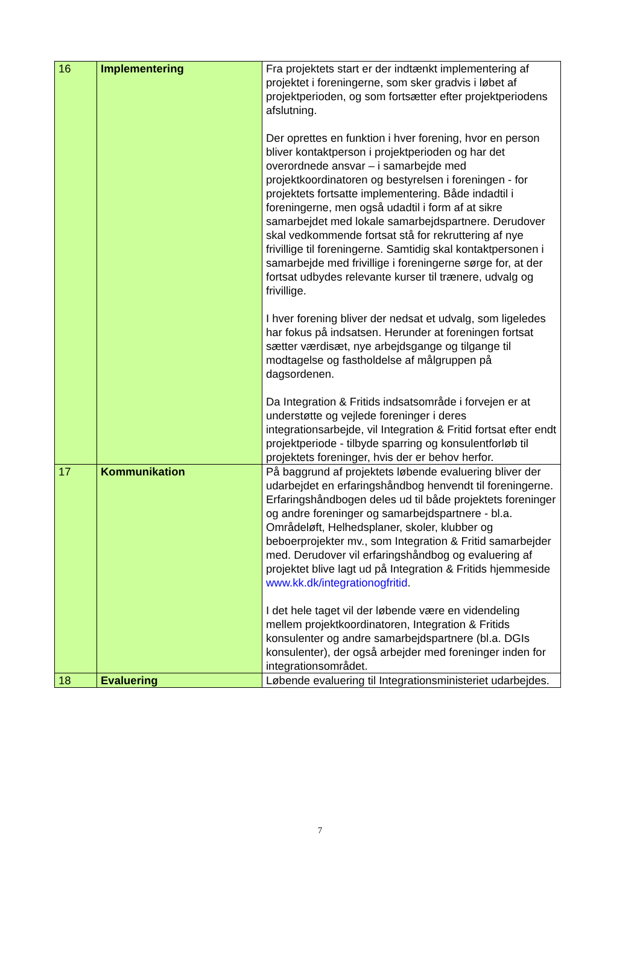| 16 | Implementering | Fra projektets start er der indtænkt implementering af projektet i foreningerne, som sker gradvis i løbet af projektperioden, og som fortsætter efter projektperiodens afslutning. Der oprettes en funktion i hver forening, hvor en person bliver kontaktperson i projektperioden og har det overordnede ansvar – i samarbejde med projektkoordinatoren og bestyrelsen i foreningen - for projektets fortsatte implementering. Både indadtil i foreningerne, men også udadtil i form af at sikre samarbejdet med lokale samarbejdspartnere. Derudover skal vedkommende fortsat stå for rekruttering af nye frivillige til foreningerne. Samtidig skal kontaktpersonen i samarbejde med frivillige i foreningerne sørge for, at der fortsat udbydes relevante kurser til trænere, udvalg og frivillige. I hver forening bliver der nedsat et udvalg, som ligeledes har fokus på indsatsen. Herunder at foreningen fortsat sætter værdisæt, nye arbejdsgange og tilgange til modtagelse og fastholdelse af målgruppen på dagsordenen. Da Integration & Fritids indsatsområde i forvejen er at understøtte og vejlede foreninger i deres integrationsarbejde, vil Integration & Fritid fortsat efter endt projektperiode - tilbyde sparring og konsulentforløb til projektets foreninger, hvis der er behov herfor. |
| 17 | Kommunikation | På baggrund af projektets løbende evaluering bliver der udarbejdet en erfaringshåndbog henvendt til foreningerne. Erfaringshåndbogen deles ud til både projektets foreninger og andre foreninger og samarbejdspartnere - bl.a. Områdeløft, Helhedsplaner, skoler, klubber og beboerprojekter mv., som Integration & Fritid samarbejder med. Derudover vil erfaringshåndbog og evaluering af projektet blive lagt ud på Integration & Fritids hjemmeside www.kk.dk/integrationogfritid . I det hele taget vil der løbende være en videndeling mellem projektkoordinatoren, Integration & Fritids konsulenter og andre samarbejdspartnere (bl.a. DGIs konsulenter), der også arbejder med foreninger inden for integrationsområdet. |
| 18 | Evaluering | Løbende evaluering til Integrationsministeriet udarbejdes. |
7